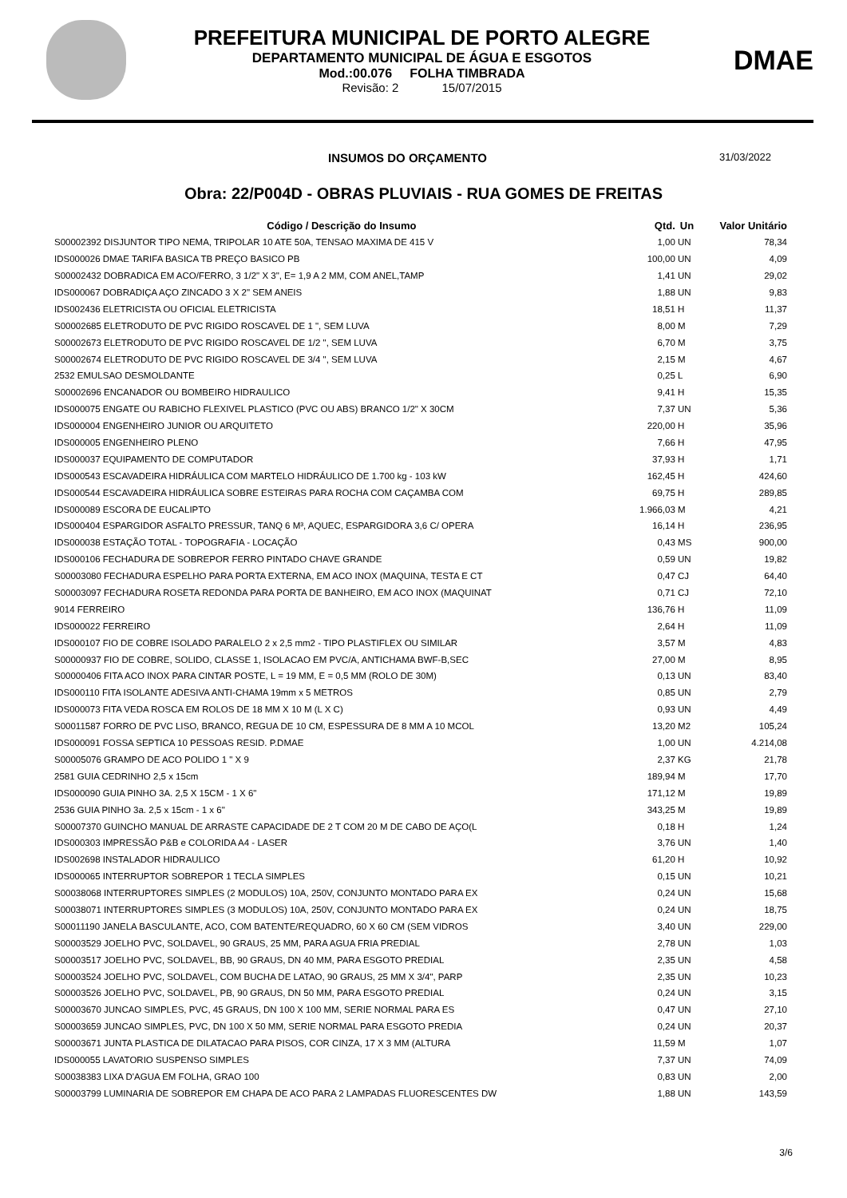PREFEITURA MUNICIPAL DE PORTO ALEGRE
DEPARTAMENTO MUNICIPAL DE ÁGUA E ESGOTOS
Mod.:00.076 FOLHA TIMBRADA
Revisão: 2 15/07/2015
DMAE
INSUMOS DO ORÇAMENTO
31/03/2022
Obra: 22/P004D - OBRAS PLUVIAIS - RUA GOMES DE FREITAS
| Código / Descrição do Insumo | Qtd. | Un | Valor Unitário |
| --- | --- | --- | --- |
| S00002392 DISJUNTOR TIPO NEMA, TRIPOLAR 10 ATE 50A, TENSAO MAXIMA DE 415 V | 1,00 | UN | 78,34 |
| IDS000026 DMAE TARIFA BASICA TB PREÇO BASICO PB | 100,00 | UN | 4,09 |
| S00002432 DOBRADICA EM ACO/FERRO, 3 1/2" X 3", E= 1,9 A 2 MM, COM ANEL,TAMP | 1,41 | UN | 29,02 |
| IDS000067 DOBRADIÇA AÇO ZINCADO 3 X 2" SEM ANEIS | 1,88 | UN | 9,83 |
| IDS002436 ELETRICISTA OU OFICIAL ELETRICISTA | 18,51 | H | 11,37 |
| S00002685 ELETRODUTO DE PVC RIGIDO ROSCAVEL DE 1 ", SEM LUVA | 8,00 | M | 7,29 |
| S00002673 ELETRODUTO DE PVC RIGIDO ROSCAVEL DE 1/2 ", SEM LUVA | 6,70 | M | 3,75 |
| S00002674 ELETRODUTO DE PVC RIGIDO ROSCAVEL DE 3/4 ", SEM LUVA | 2,15 | M | 4,67 |
| 2532 EMULSAO DESMOLDANTE | 0,25 | L | 6,90 |
| S00002696 ENCANADOR OU BOMBEIRO HIDRAULICO | 9,41 | H | 15,35 |
| IDS000075 ENGATE OU RABICHO FLEXIVEL PLASTICO (PVC OU ABS) BRANCO 1/2" X 30CM | 7,37 | UN | 5,36 |
| IDS000004 ENGENHEIRO JUNIOR OU ARQUITETO | 220,00 | H | 35,96 |
| IDS000005 ENGENHEIRO PLENO | 7,66 | H | 47,95 |
| IDS000037 EQUIPAMENTO DE COMPUTADOR | 37,93 | H | 1,71 |
| IDS000543 ESCAVADEIRA HIDRÁULICA COM MARTELO HIDRÁULICO DE 1.700 kg - 103 kW | 162,45 | H | 424,60 |
| IDS000544 ESCAVADEIRA HIDRÁULICA SOBRE ESTEIRAS PARA ROCHA COM CAÇAMBA COM | 69,75 | H | 289,85 |
| IDS000089 ESCORA DE EUCALIPTO | 1.966,03 | M | 4,21 |
| IDS000404 ESPARGIDOR ASFALTO PRESSUR, TANQ 6 M³, AQUEC, ESPARGIDORA 3,6 C/ OPERA | 16,14 | H | 236,95 |
| IDS000038 ESTAÇÃO TOTAL - TOPOGRAFIA - LOCAÇÃO | 0,43 | MS | 900,00 |
| IDS000106 FECHADURA DE SOBREPOR FERRO PINTADO CHAVE GRANDE | 0,59 | UN | 19,82 |
| S00003080 FECHADURA ESPELHO PARA PORTA EXTERNA, EM ACO INOX (MAQUINA, TESTA E CT | 0,47 | CJ | 64,40 |
| S00003097 FECHADURA ROSETA REDONDA PARA PORTA DE BANHEIRO, EM ACO INOX (MAQUINAT | 0,71 | CJ | 72,10 |
| 9014 FERREIRO | 136,76 | H | 11,09 |
| IDS000022 FERREIRO | 2,64 | H | 11,09 |
| IDS000107 FIO DE COBRE ISOLADO PARALELO 2 x 2,5 mm2 - TIPO PLASTIFLEX OU SIMILAR | 3,57 | M | 4,83 |
| S00000937 FIO DE COBRE, SOLIDO, CLASSE 1, ISOLACAO EM PVC/A, ANTICHAMA BWF-B,SEC | 27,00 | M | 8,95 |
| S00000406 FITA ACO INOX PARA CINTAR POSTE, L = 19 MM, E = 0,5 MM (ROLO DE 30M) | 0,13 | UN | 83,40 |
| IDS000110 FITA ISOLANTE ADESIVA ANTI-CHAMA 19mm x 5 METROS | 0,85 | UN | 2,79 |
| IDS000073 FITA VEDA ROSCA EM ROLOS DE 18 MM X 10 M (L X C) | 0,93 | UN | 4,49 |
| S00011587 FORRO DE PVC LISO, BRANCO, REGUA DE 10 CM, ESPESSURA DE 8 MM A 10 MCOL | 13,20 | M2 | 105,24 |
| IDS000091 FOSSA SEPTICA 10 PESSOAS RESID. P.DMAE | 1,00 | UN | 4.214,08 |
| S00005076 GRAMPO DE ACO POLIDO 1 " X 9 | 2,37 | KG | 21,78 |
| 2581 GUIA CEDRINHO 2,5 x 15cm | 189,94 | M | 17,70 |
| IDS000090 GUIA PINHO 3A. 2,5 X 15CM - 1 X 6" | 171,12 | M | 19,89 |
| 2536 GUIA PINHO 3a. 2,5 x 15cm - 1 x 6" | 343,25 | M | 19,89 |
| S00007370 GUINCHO MANUAL DE ARRASTE CAPACIDADE DE 2 T COM 20 M DE CABO DE AÇO(L | 0,18 | H | 1,24 |
| IDS000303 IMPRESSÃO P&B e COLORIDA A4 - LASER | 3,76 | UN | 1,40 |
| IDS002698 INSTALADOR HIDRAULICO | 61,20 | H | 10,92 |
| IDS000065 INTERRUPTOR SOBREPOR 1 TECLA SIMPLES | 0,15 | UN | 10,21 |
| S00038068 INTERRUPTORES SIMPLES (2 MODULOS) 10A, 250V, CONJUNTO MONTADO PARA EX | 0,24 | UN | 15,68 |
| S00038071 INTERRUPTORES SIMPLES (3 MODULOS) 10A, 250V, CONJUNTO MONTADO PARA EX | 0,24 | UN | 18,75 |
| S00011190 JANELA BASCULANTE, ACO, COM BATENTE/REQUADRO, 60 X 60 CM (SEM VIDROS | 3,40 | UN | 229,00 |
| S00003529 JOELHO PVC, SOLDAVEL, 90 GRAUS, 25 MM, PARA AGUA FRIA PREDIAL | 2,78 | UN | 1,03 |
| S00003517 JOELHO PVC, SOLDAVEL, BB, 90 GRAUS, DN 40 MM, PARA ESGOTO PREDIAL | 2,35 | UN | 4,58 |
| S00003524 JOELHO PVC, SOLDAVEL, COM BUCHA DE LATAO, 90 GRAUS, 25 MM X 3/4", PARP | 2,35 | UN | 10,23 |
| S00003526 JOELHO PVC, SOLDAVEL, PB, 90 GRAUS, DN 50 MM, PARA ESGOTO PREDIAL | 0,24 | UN | 3,15 |
| S00003670 JUNCAO SIMPLES, PVC, 45 GRAUS, DN 100 X 100 MM, SERIE NORMAL PARA ES | 0,47 | UN | 27,10 |
| S00003659 JUNCAO SIMPLES, PVC, DN 100 X 50 MM, SERIE NORMAL PARA ESGOTO PREDIA | 0,24 | UN | 20,37 |
| S00003671 JUNTA PLASTICA DE DILATACAO PARA PISOS, COR CINZA, 17 X 3 MM (ALTURA | 11,59 | M | 1,07 |
| IDS000055 LAVATORIO SUSPENSO SIMPLES | 7,37 | UN | 74,09 |
| S00038383 LIXA D'AGUA EM FOLHA, GRAO 100 | 0,83 | UN | 2,00 |
| S00003799 LUMINARIA DE SOBREPOR EM CHAPA DE ACO PARA 2 LAMPADAS FLUORESCENTES DW | 1,88 | UN | 143,59 |
3/6